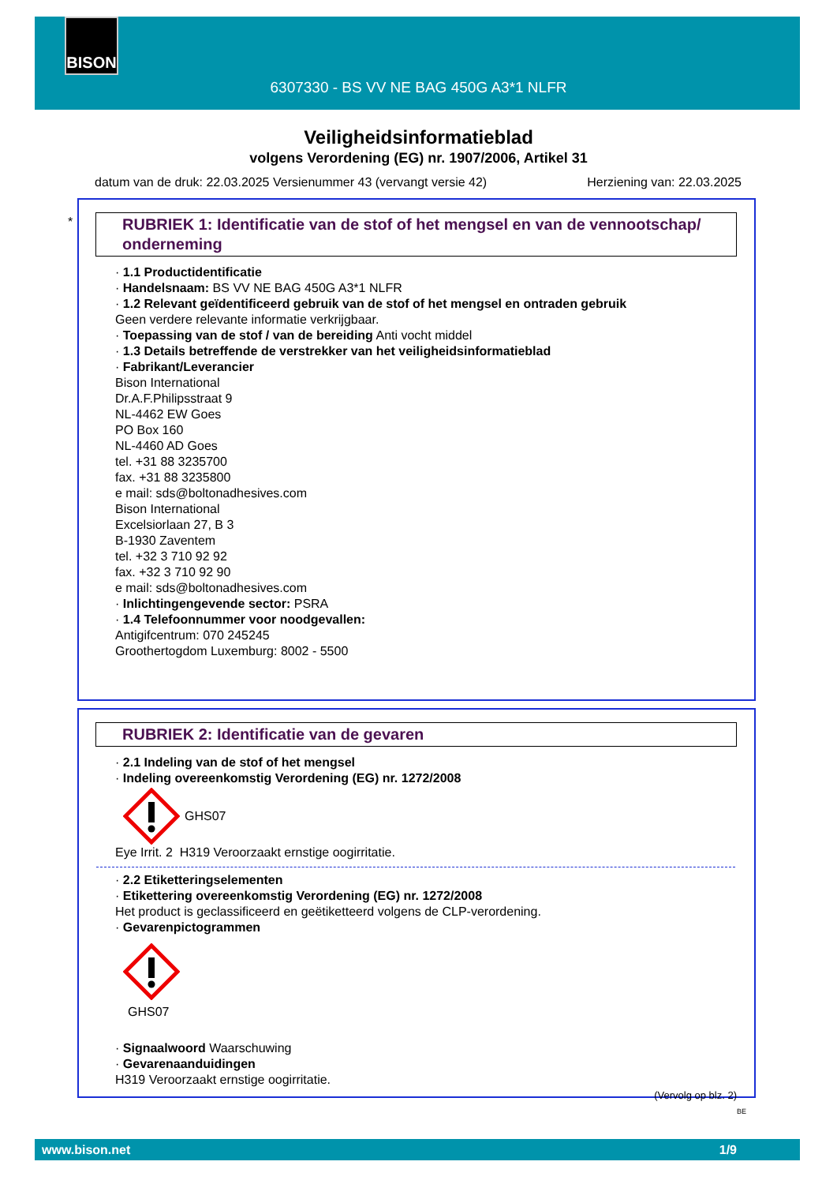BISON
6307330 - BS VV NE BAG 450G A3*1 NLFR
Veiligheidsinformatieblad
volgens Verordening (EG) nr. 1907/2006, Artikel 31
datum van de druk: 22.03.2025 Versienummer 43 (vervangt versie 42) Herziening van: 22.03.2025
*
RUBRIEK 1: Identificatie van de stof of het mengsel en van de vennootschap/ onderneming
· 1.1 Productidentificatie
· Handelsnaam: BS VV NE BAG 450G A3*1 NLFR
· 1.2 Relevant geïdentificeerd gebruik van de stof of het mengsel en ontraden gebruik
Geen verdere relevante informatie verkrijgbaar.
· Toepassing van de stof / van de bereiding Anti vocht middel
· 1.3 Details betreffende de verstrekker van het veiligheidsinformatieblad
· Fabrikant/Leverancier
Bison International
Dr.A.F.Philipsstraat 9
NL-4462 EW Goes
PO Box 160
NL-4460 AD Goes
tel. +31 88 3235700
fax. +31 88 3235800
e mail: sds@boltonadhesives.com
Bison International
Excelsiorlaan 27, B 3
B-1930 Zaventem
tel. +32 3 710 92 92
fax. +32 3 710 92 90
e mail: sds@boltonadhesives.com
· Inlichtingengevende sector: PSRA
· 1.4 Telefoonnummer voor noodgevallen:
Antigifcentrum: 070 245245
Groothertogdom Luxemburg: 8002 - 5500
RUBRIEK 2: Identificatie van de gevaren
· 2.1 Indeling van de stof of het mengsel
· Indeling overeenkomstig Verordening (EG) nr. 1272/2008
GHS07
Eye Irrit. 2 H319 Veroorzaakt ernstige oogirritatie.
· 2.2 Etiketteringselementen
· Etikettering overeenkomstig Verordening (EG) nr. 1272/2008
Het product is geclassificeerd en geëtiketteerd volgens de CLP-verordening.
· Gevarenpictogrammen
GHS07
· Signaalwoord Waarschuwing
· Gevarenaanduidingen
H319 Veroorzaakt ernstige oogirritatie.
(Vervolg op blz. 2)
BE
www.bison.net 1/9